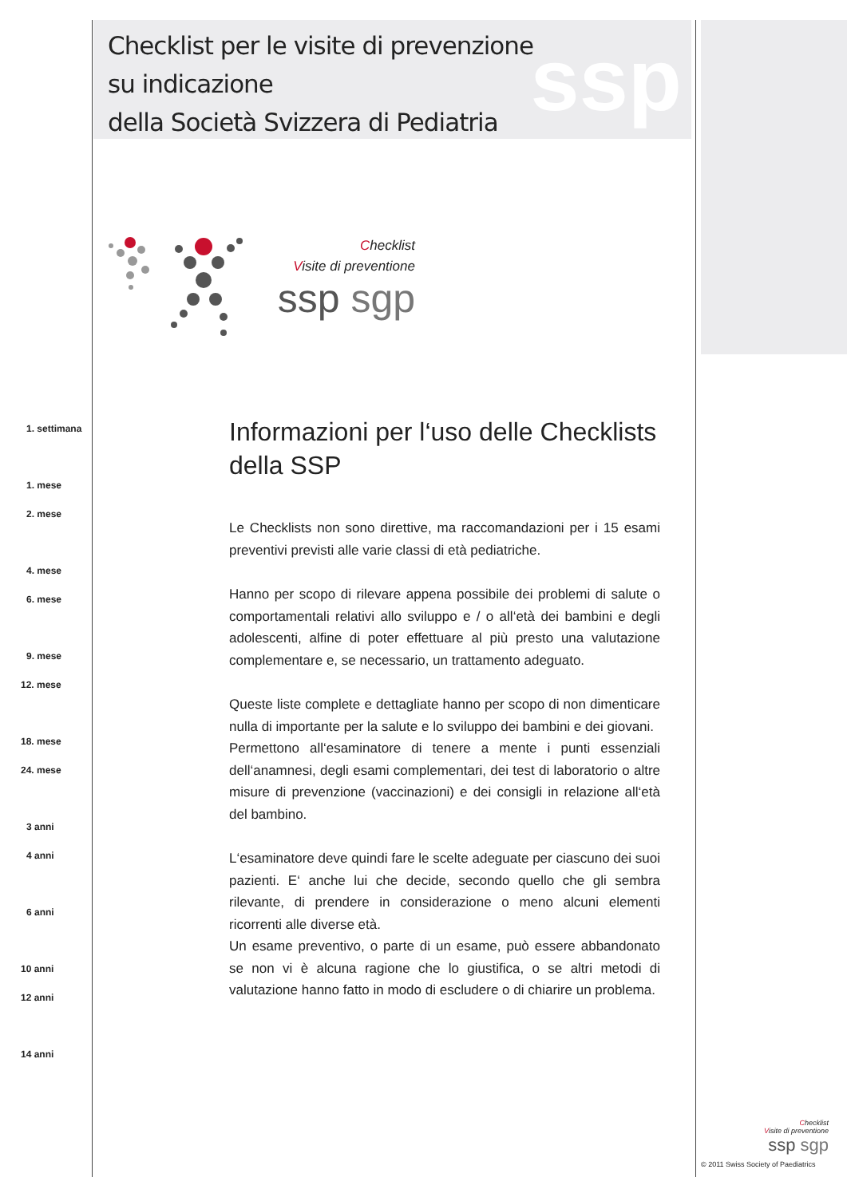Checklist per le visite di prevenzione
su indicazione
della Società Svizzera di Pediatria
ssp
Checklist
Visite di preventione
ssp sgp
1. settimana
1. mese
2. mese
4. mese
6. mese
9. mese
12. mese
18. mese
24. mese
3 anni
4 anni
6 anni
10 anni
12 anni
14 anni
Informazioni per l‘uso delle Checklists della SSP
Le Checklists non sono direttive, ma raccomandazioni per i 15 esami preventivi previsti alle varie classi di età pediatriche.
Hanno per scopo di rilevare appena possibile dei problemi di salute o comportamentali relativi allo sviluppo e / o all‘età dei bambini e degli adolescenti, alfine di poter effettuare al più presto una valutazione complementare e, se necessario, un trattamento adeguato.
Queste liste complete e dettagliate hanno per scopo di non dimenticare nulla di importante per la salute e lo sviluppo dei bambini e dei giovani.
Permettono all‘esaminatore di tenere a mente i punti essenziali dell‘anamnesi, degli esami complementari, dei test di laboratorio o altre misure di prevenzione (vaccinazioni) e dei consigli in relazione all‘età del bambino.
L‘esaminatore deve quindi fare le scelte adeguate per ciascuno dei suoi pazienti. E‘ anche lui che decide, secondo quello che gli sembra rilevante, di prendere in considerazione o meno alcuni elementi ricorrenti alle diverse età.
Un esame preventivo, o parte di un esame, può essere abbandonato se non vi è alcuna ragione che lo giustifica, o se altri metodi di valutazione hanno fatto in modo di escludere o di chiarire un problema.
Checklist
Visite di preventione
ssp sgp
© 2011 Swiss Society of Paediatrics